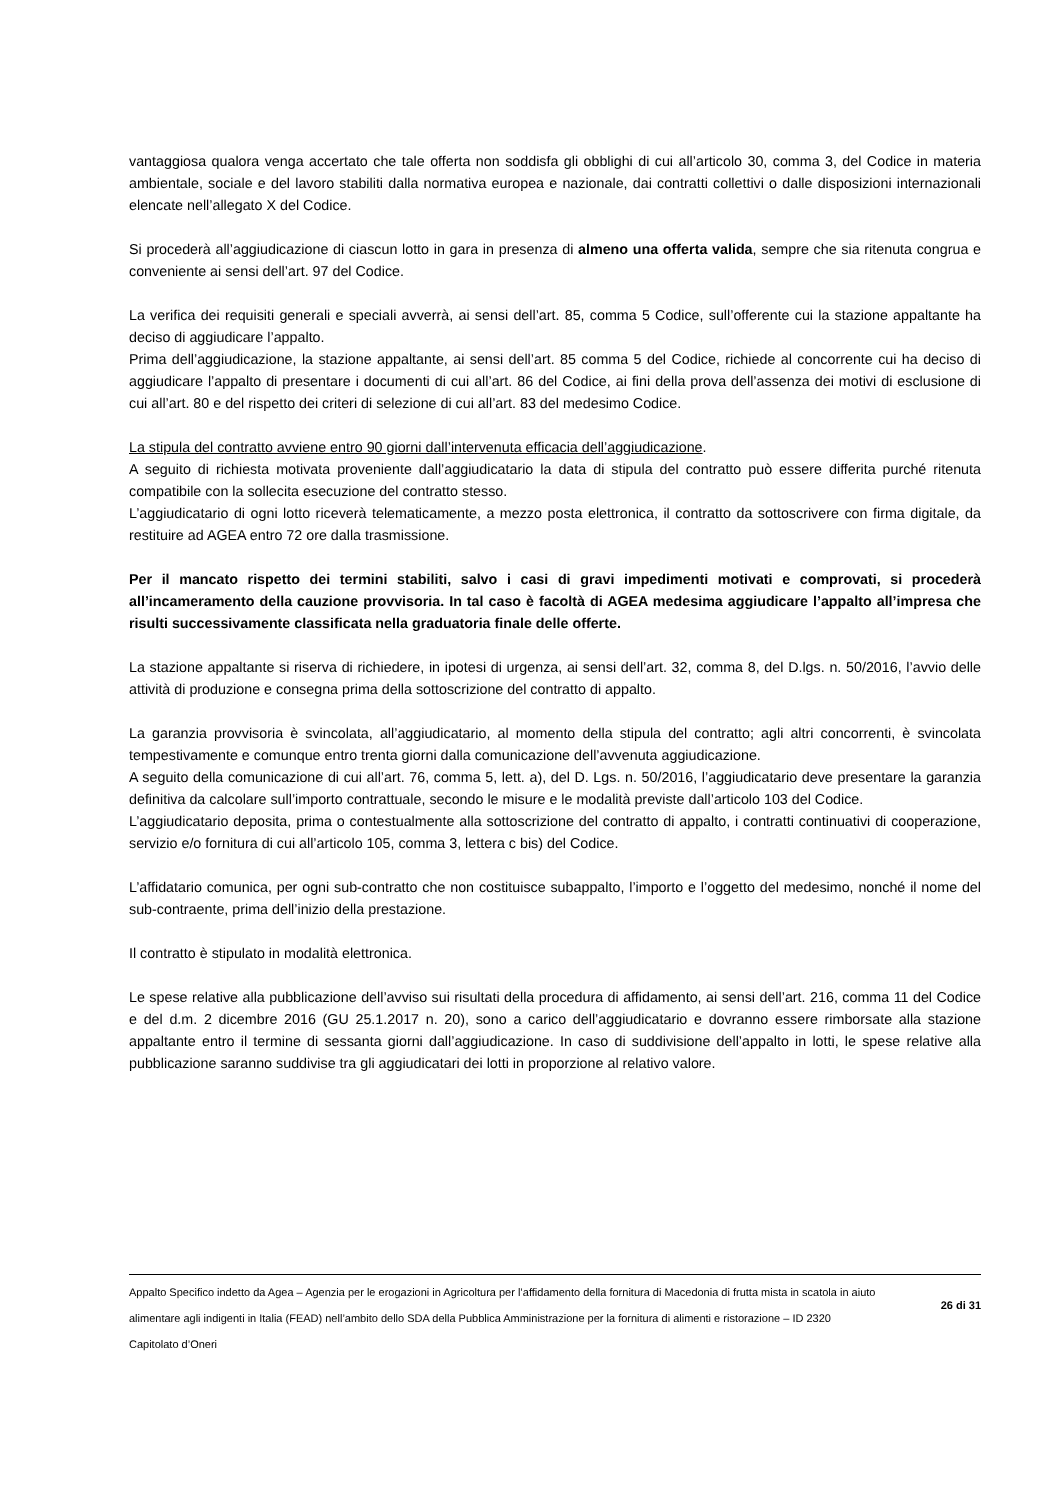vantaggiosa qualora venga accertato che tale offerta non soddisfa gli obblighi di cui all’articolo 30, comma 3, del Codice in materia ambientale, sociale e del lavoro stabiliti dalla normativa europea e nazionale, dai contratti collettivi o dalle disposizioni internazionali elencate nell’allegato X del Codice.
Si procederà all’aggiudicazione di ciascun lotto in gara in presenza di almeno una offerta valida, sempre che sia ritenuta congrua e conveniente ai sensi dell’art. 97 del Codice.
La verifica dei requisiti generali e speciali avverrà, ai sensi dell’art. 85, comma 5 Codice, sull’offerente cui la stazione appaltante ha deciso di aggiudicare l’appalto.
Prima dell’aggiudicazione, la stazione appaltante, ai sensi dell’art. 85 comma 5 del Codice, richiede al concorrente cui ha deciso di aggiudicare l’appalto di presentare i documenti di cui all’art. 86 del Codice, ai fini della prova dell’assenza dei motivi di esclusione di cui all’art. 80 e del rispetto dei criteri di selezione di cui all’art. 83 del medesimo Codice.
La stipula del contratto avviene entro 90 giorni dall’intervenuta efficacia dell’aggiudicazione.
A seguito di richiesta motivata proveniente dall’aggiudicatario la data di stipula del contratto può essere differita purché ritenuta compatibile con la sollecita esecuzione del contratto stesso.
L’aggiudicatario di ogni lotto riceverà telematicamente, a mezzo posta elettronica, il contratto da sottoscrivere con firma digitale, da restituire ad AGEA entro 72 ore dalla trasmissione.
Per il mancato rispetto dei termini stabiliti, salvo i casi di gravi impedimenti motivati e comprovati, si procederà all’incameramento della cauzione provvisoria. In tal caso è facoltà di AGEA medesima aggiudicare l’appalto all’impresa che risulti successivamente classificata nella graduatoria finale delle offerte.
La stazione appaltante si riserva di richiedere, in ipotesi di urgenza, ai sensi dell’art. 32, comma 8, del D.lgs. n. 50/2016, l’avvio delle attività di produzione e consegna prima della sottoscrizione del contratto di appalto.
La garanzia provvisoria è svincolata, all’aggiudicatario, al momento della stipula del contratto; agli altri concorrenti, è svincolata tempestivamente e comunque entro trenta giorni dalla comunicazione dell’avvenuta aggiudicazione.
A seguito della comunicazione di cui all’art. 76, comma 5, lett. a), del D. Lgs. n. 50/2016, l’aggiudicatario deve presentare la garanzia definitiva da calcolare sull’importo contrattuale, secondo le misure e le modalità previste dall’articolo 103 del Codice.
L’aggiudicatario deposita, prima o contestualmente alla sottoscrizione del contratto di appalto, i contratti continuativi di cooperazione, servizio e/o fornitura di cui all’articolo 105, comma 3, lettera c bis) del Codice.
L’affidatario comunica, per ogni sub-contratto che non costituisce subappalto, l’importo e l’oggetto del medesimo, nonché il nome del sub-contraente, prima dell’inizio della prestazione.
Il contratto è stipulato in modalità elettronica.
Le spese relative alla pubblicazione dell’avviso sui risultati della procedura di affidamento, ai sensi dell’art. 216, comma 11 del Codice e del d.m. 2 dicembre 2016 (GU 25.1.2017 n. 20), sono a carico dell’aggiudicatario e dovranno essere rimborsate alla stazione appaltante entro il termine di sessanta giorni dall’aggiudicazione. In caso di suddivisione dell’appalto in lotti, le spese relative alla pubblicazione saranno suddivise tra gli aggiudicatari dei lotti in proporzione al relativo valore.
Appalto Specifico indetto da Agea – Agenzia per le erogazioni in Agricoltura per l’affidamento della fornitura di Macedonia di frutta mista in scatola in aiuto alimentare agli indigenti in Italia (FEAD) nell’ambito dello SDA della Pubblica Amministrazione per la fornitura di alimenti e ristorazione – ID 2320
Capitolato d’Oneri
26 di 31